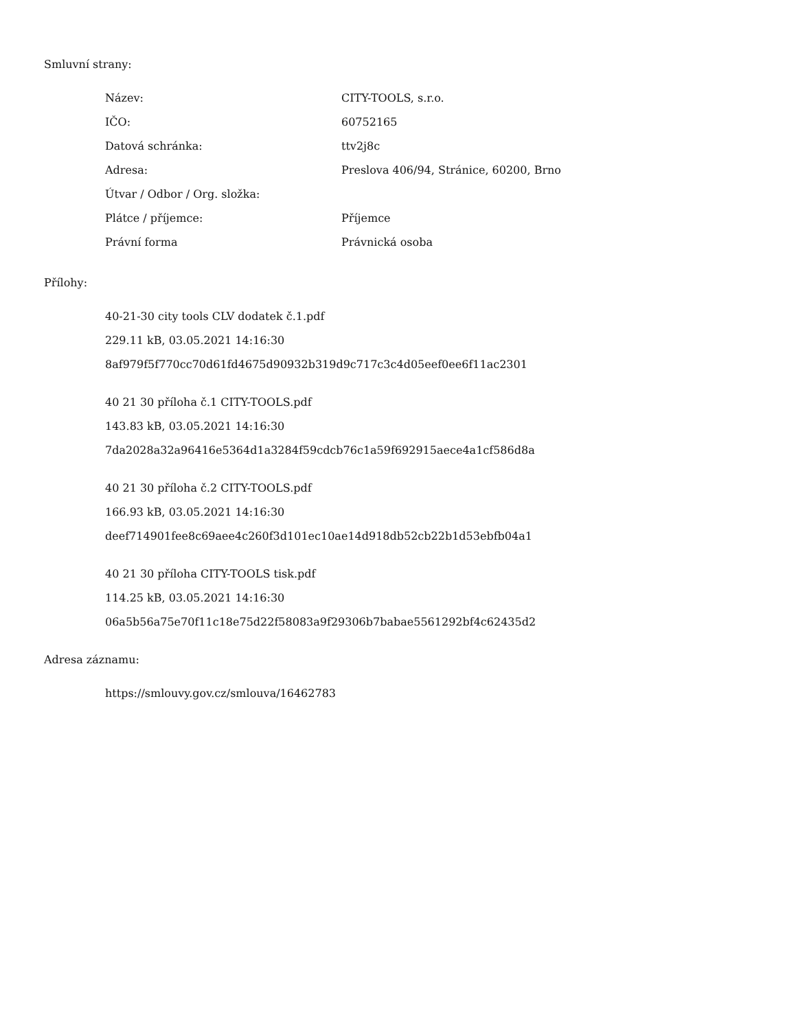Smluvní strany:
| Název: | CITY-TOOLS, s.r.o. |
| IČO: | 60752165 |
| Datová schránka: | ttv2j8c |
| Adresa: | Preslova 406/94, Stránice, 60200, Brno |
| Útvar / Odbor / Org. složka: | |
| Plátce / příjemce: | Příjemce |
| Právní forma | Právnická osoba |
Přílohy:
40-21-30 city tools CLV dodatek č.1.pdf
229.11 kB, 03.05.2021 14:16:30
8af979f5f770cc70d61fd4675d90932b319d9c717c3c4d05eef0ee6f11ac2301
40 21 30 příloha č.1 CITY-TOOLS.pdf
143.83 kB, 03.05.2021 14:16:30
7da2028a32a96416e5364d1a3284f59cdcb76c1a59f692915aece4a1cf586d8a
40 21 30 příloha č.2 CITY-TOOLS.pdf
166.93 kB, 03.05.2021 14:16:30
deef714901fee8c69aee4c260f3d101ec10ae14d918db52cb22b1d53ebfb04a1
40 21 30 příloha CITY-TOOLS tisk.pdf
114.25 kB, 03.05.2021 14:16:30
06a5b56a75e70f11c18e75d22f58083a9f29306b7babae5561292bf4c62435d2
Adresa záznamu:
https://smlouvy.gov.cz/smlouva/16462783